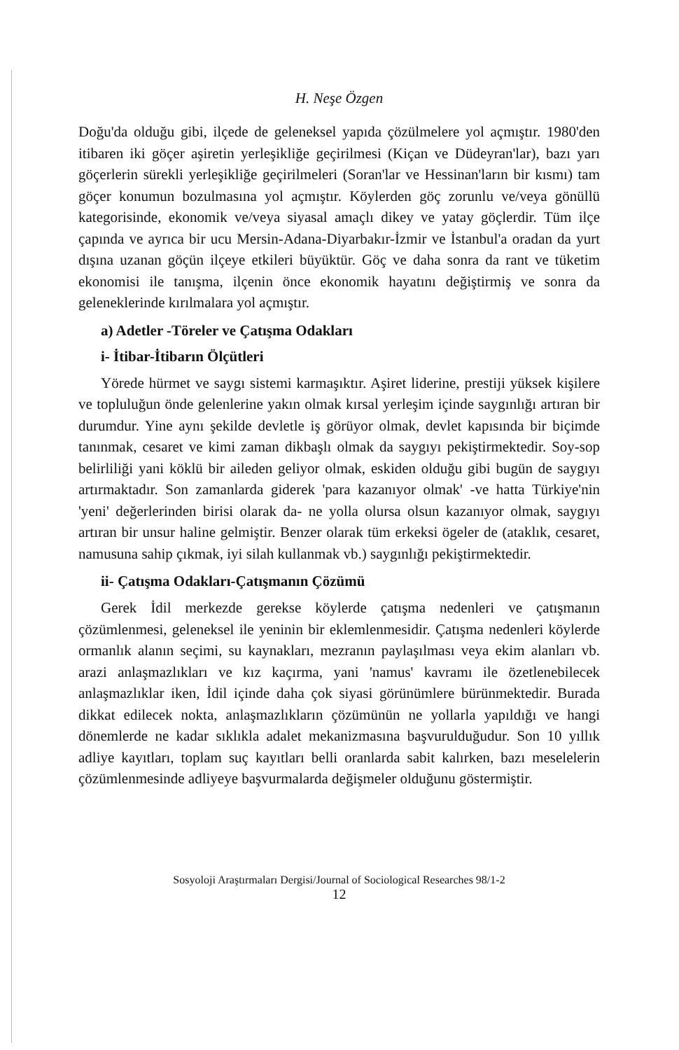H. Neşe Özgen
Doğu'da olduğu gibi, ilçede de geleneksel yapıda çözülmelere yol açmıştır. 1980'den itibaren iki göçer aşiretin yerleşikliğe geçirilmesi (Kiçan ve Düdeyran'lar), bazı yarı göçerlerin sürekli yerleşikliğe geçirilmeleri (Soran'lar ve Hessinan'ların bir kısmı) tam göçer konumun bozulmasına yol açmıştır. Köylerden göç zorunlu ve/veya gönüllü kategorisinde, ekonomik ve/veya siyasal amaçlı dikey ve yatay göçlerdir. Tüm ilçe çapında ve ayrıca bir ucu Mersin-Adana-Diyarbakır-İzmir ve İstanbul'a oradan da yurt dışına uzanan göçün ilçeye etkileri büyüktür. Göç ve daha sonra da rant ve tüketim ekonomisi ile tanışma, ilçenin önce ekonomik hayatını değiştirmiş ve sonra da geleneklerinde kırılmalara yol açmıştır.
a) Adetler -Töreler ve Çatışma Odakları
i- İtibar-İtibarın Ölçütleri
Yörede hürmet ve saygı sistemi karmaşıktır. Aşiret liderine, prestiji yüksek kişilere ve topluluğun önde gelenlerine yakın olmak kırsal yerleşim içinde saygınlığı artıran bir durumdur. Yine aynı şekilde devletle iş görüyor olmak, devlet kapısında bir biçimde tanınmak, cesaret ve kimi zaman dikbaşlı olmak da saygıyı pekiştirmektedir. Soy-sop belirliliği yani köklü bir aileden geliyor olmak, eskiden olduğu gibi bugün de saygıyı artırmaktadır. Son zamanlarda giderek 'para kazanıyor olmak' -ve hatta Türkiye'nin 'yeni' değerlerinden birisi olarak da- ne yolla olursa olsun kazanıyor olmak, saygıyı artıran bir unsur haline gelmiştir. Benzer olarak tüm erkeksi ögeler de (ataklık, cesaret, namusuna sahip çıkmak, iyi silah kullanmak vb.) saygınlığı pekiştirmektedir.
ii- Çatışma Odakları-Çatışmanın Çözümü
Gerek İdil merkezde gerekse köylerde çatışma nedenleri ve çatışmanın çözümlenmesi, geleneksel ile yeninin bir eklemlenmesidir. Çatışma nedenleri köylerde ormanlık alanın seçimi, su kaynakları, mezranın paylaşılması veya ekim alanları vb. arazi anlaşmazlıkları ve kız kaçırma, yani 'namus' kavramı ile özetlenebilecek anlaşmazlıklar iken, İdil içinde daha çok siyasi görünümlere bürünmektedir. Burada dikkat edilecek nokta, anlaşmazlıkların çözümünün ne yollarla yapıldığı ve hangi dönemlerde ne kadar sıklıkla adalet mekanizmasına başvurulduğudur. Son 10 yıllık adliye kayıtları, toplam suç kayıtları belli oranlarda sabit kalırken, bazı meselelerin çözümlenmesinde adliyeye başvurmalarda değişmeler olduğunu göstermiştir.
Sosyoloji Araştırmaları Dergisi/Journal of Sociological Researches 98/1-2
12